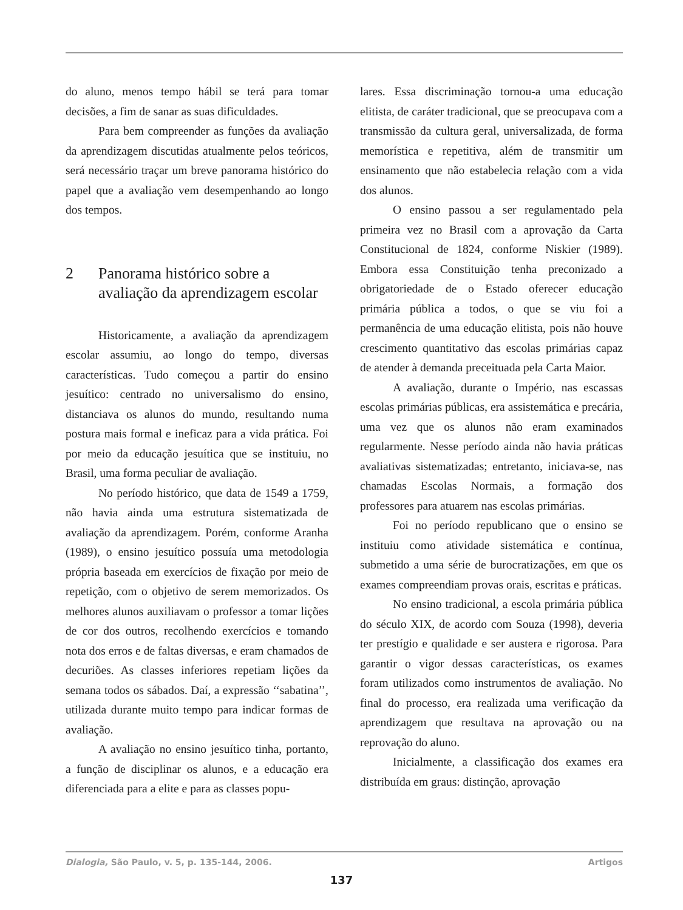do aluno, menos tempo hábil se terá para tomar decisões, a fim de sanar as suas dificuldades.
Para bem compreender as funções da avaliação da aprendizagem discutidas atualmente pelos teóricos, será necessário traçar um breve panorama histórico do papel que a avaliação vem desempenhando ao longo dos tempos.
2 Panorama histórico sobre a avaliação da aprendizagem escolar
Historicamente, a avaliação da aprendizagem escolar assumiu, ao longo do tempo, diversas características. Tudo começou a partir do ensino jesuítico: centrado no universalismo do ensino, distanciava os alunos do mundo, resultando numa postura mais formal e ineficaz para a vida prática. Foi por meio da educação jesuítica que se instituiu, no Brasil, uma forma peculiar de avaliação.
No período histórico, que data de 1549 a 1759, não havia ainda uma estrutura sistematizada de avaliação da aprendizagem. Porém, conforme Aranha (1989), o ensino jesuítico possuía uma metodologia própria baseada em exercícios de fixação por meio de repetição, com o objetivo de serem memorizados. Os melhores alunos auxiliavam o professor a tomar lições de cor dos outros, recolhendo exercícios e tomando nota dos erros e de faltas diversas, e eram chamados de decuriões. As classes inferiores repetiam lições da semana todos os sábados. Daí, a expressão ‘‘sabatina’’, utilizada durante muito tempo para indicar formas de avaliação.
A avaliação no ensino jesuítico tinha, portanto, a função de disciplinar os alunos, e a educação era diferenciada para a elite e para as classes popu-
lares. Essa discriminação tornou-a uma educação elitista, de caráter tradicional, que se preocupava com a transmissão da cultura geral, universalizada, de forma memorística e repetitiva, além de transmitir um ensinamento que não estabelecia relação com a vida dos alunos.
O ensino passou a ser regulamentado pela primeira vez no Brasil com a aprovação da Carta Constitucional de 1824, conforme Niskier (1989). Embora essa Constituição tenha preconizado a obrigatoriedade de o Estado oferecer educação primária pública a todos, o que se viu foi a permanência de uma educação elitista, pois não houve crescimento quantitativo das escolas primárias capaz de atender à demanda preceituada pela Carta Maior.
A avaliação, durante o Império, nas escassas escolas primárias públicas, era assistemática e precária, uma vez que os alunos não eram examinados regularmente. Nesse período ainda não havia práticas avaliativas sistematizadas; entretanto, iniciava-se, nas chamadas Escolas Normais, a formação dos professores para atuarem nas escolas primárias.
Foi no período republicano que o ensino se instituiu como atividade sistemática e contínua, submetido a uma série de burocratizações, em que os exames compreendiam provas orais, escritas e práticas.
No ensino tradicional, a escola primária pública do século XIX, de acordo com Souza (1998), deveria ter prestígio e qualidade e ser austera e rigorosa. Para garantir o vigor dessas características, os exames foram utilizados como instrumentos de avaliação. No final do processo, era realizada uma verificação da aprendizagem que resultava na aprovação ou na reprovação do aluno.
Inicialmente, a classificação dos exames era distribuída em graus: distinção, aprovação
Dialogia, São Paulo, v. 5, p. 135-144, 2006. Artigos
137